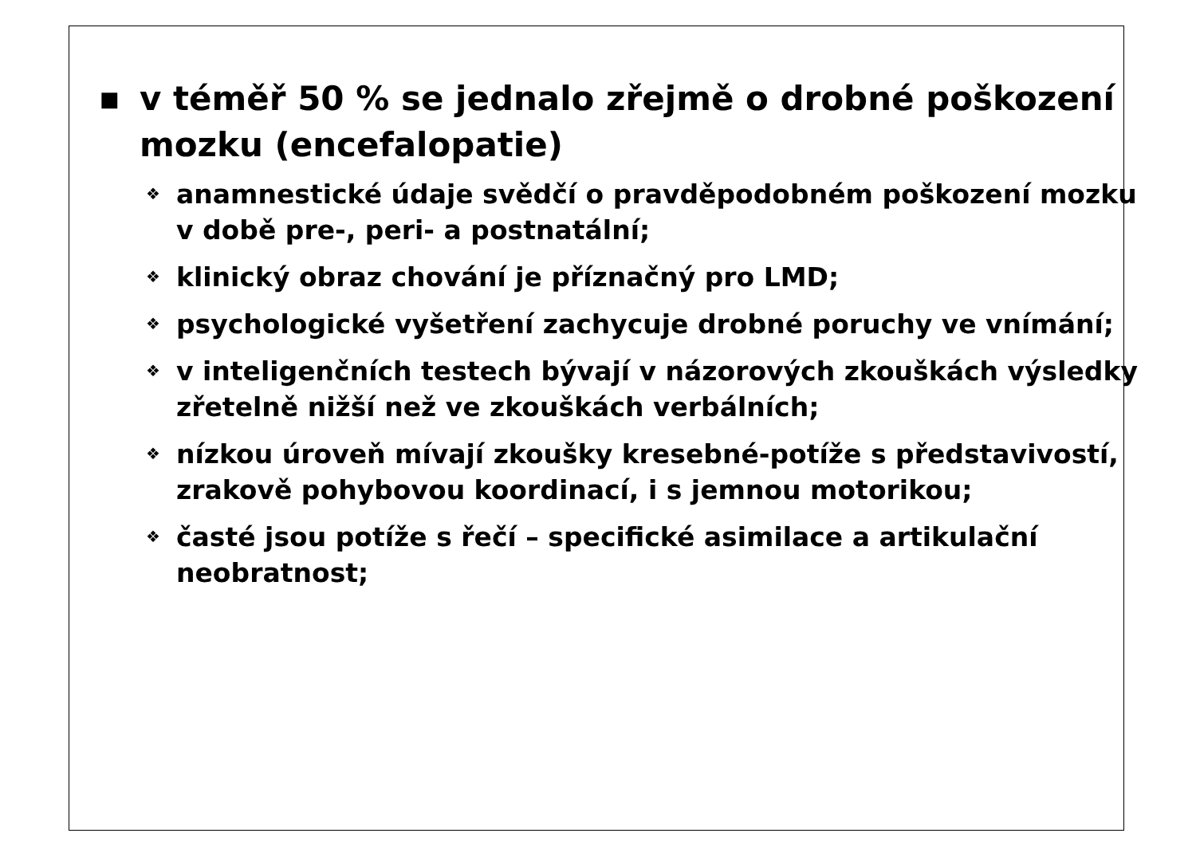■ v téměř 50 % se jednalo zřejmě o drobné poškození mozku (encefalopatie)
❖ anamnestické údaje svědčí o pravděpodobném poškození mozku v době pre-, peri- a postnatální;
❖ klinický obraz chování je příznačný pro LMD;
❖ psychologické vyšetření zachycuje drobné poruchy ve vnímání;
❖ v inteligenčních testech bývají v názorových zkouškách výsledky zřetelně nižší než ve zkouškách verbálních;
❖ nízkou úroveň mívají zkoušky kresebné-potíže s představivostí, zrakově pohybovou koordinací, i s jemnou motorikou;
❖ časté jsou potíže s řečí – specifické asimilace a artikulační neobratnost;